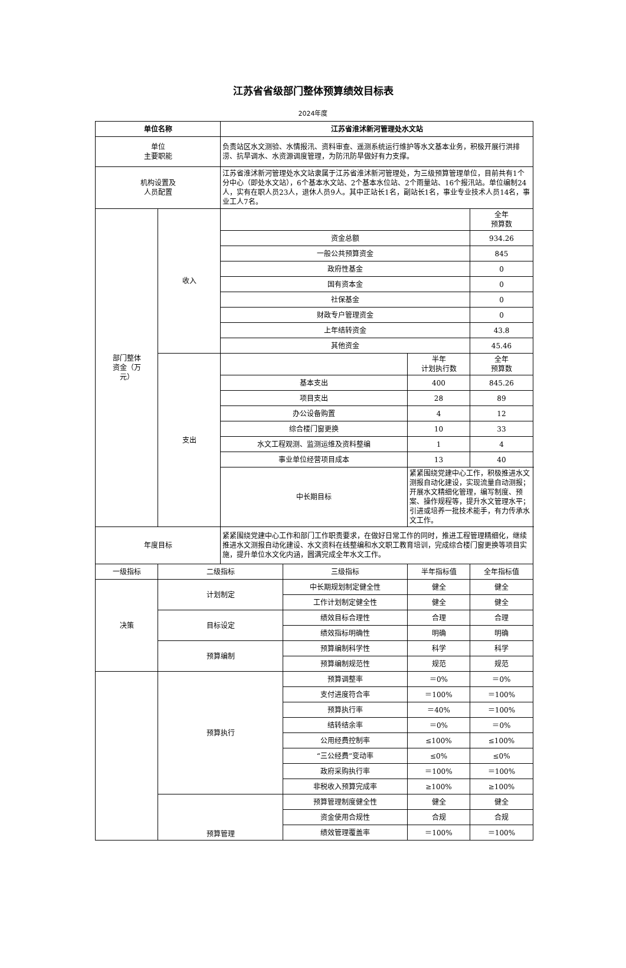江苏省省级部门整体预算绩效目标表
2024年度
| 单位名称 | | 江苏省淮沭新河管理处水文站 | | | |
| --- | --- | --- | --- | --- | --- |
| 单位 主要职能 | | 负责站区水文测验、水情报汛、资料审查、遥测系统运行维护等水文基本业务，积极开展行洪排涝、抗旱调水、水资源调度管理，为防汛防旱做好有力支撑。 | | | |
| 机构设置及 人员配置 | | 江苏省淮沭新河管理处水文站隶属于江苏省淮沭新河管理处，为三级预算管理单位，目前共有1个分中心（即处水文站），6个基本水文站、2个基本水位站、2个雨量站、16个报汛站。单位编制24人，实有在职人员23人，退休人员9人。其中正站长1名，副站长1名，事业专业技术人员14名，事业工人7名。 | | | |
| 部门整体 资金（万 元） | 收入 | | | | 全年 预算数 |
| | | 资金总额 | | | 934.26 |
| | | 一般公共预算资金 | | | 845 |
| | | 政府性基金 | | | 0 |
| | | 国有资本金 | | | 0 |
| | | 社保基金 | | | 0 |
| | | 财政专户管理资金 | | | 0 |
| | | 上年结转资金 | | | 43.8 |
| | | 其他资金 | | | 45.46 |
| | 支出 | | | 半年 计划执行数 | 全年 预算数 |
| | | 基本支出 | | 400 | 845.26 |
| | | 项目支出 | | 28 | 89 |
| | | 办公设备购置 | | 4 | 12 |
| | | 综合楼门窗更换 | | 10 | 33 |
| | | 水文工程观测、监测运维及资料整编 | | 1 | 4 |
| | | 事业单位经营项目成本 | | 13 | 40 |
| | | 中长期目标 | | 紧紧围绕党建中心工作，积极推进水文测报自动化建设，实现流量自动测报；开展水文精细化管理，编写制度、预案、操作规程等，提升水文管理水平；引进或培养一批技术能手，有力传承水文工作。 | |
| 年度目标 | | 紧紧围绕党建中心工作和部门工作职责要求，在做好日常工作的同时，推进工程管理精细化，继续推进水文测报自动化建设、水文资料在线整编和水文职工教育培训，完成综合楼门窗更换等项目实施，提升单位水文化内涵，圆满完成全年水文工作。 | | | |
| 一级指标 | 二级指标 | | 三级指标 | 半年指标值 | 全年指标值 |
| 决策 | 计划制定 | | 中长期规划制定健全性 | 健全 | 健全 |
| | | | 工作计划制定健全性 | 健全 | 健全 |
| | 目标设定 | | 绩效目标合理性 | 合理 | 合理 |
| | | | 绩效指标明确性 | 明确 | 明确 |
| | 预算编制 | | 预算编制科学性 | 科学 | 科学 |
| | | | 预算编制规范性 | 规范 | 规范 |
| | 预算执行 | | 预算调整率 | ＝0% | ＝0% |
| | | | 支付进度符合率 | ＝100% | ＝100% |
| | | | 预算执行率 | ＝40% | ＝100% |
| | | | 结转结余率 | ＝0% | ＝0% |
| | | | 公用经费控制率 | ≤100% | ≤100% |
| | | | “三公经费”变动率 | ≤0% | ≤0% |
| | | | 政府采购执行率 | ＝100% | ＝100% |
| | | | 非税收入预算完成率 | ≥100% | ≥100% |
| | 预算管理 | | 预算管理制度健全性 | 健全 | 健全 |
| | | | 资金使用合规性 | 合规 | 合规 |
| | | | 绩效管理覆盖率 | ＝100% | ＝100% |